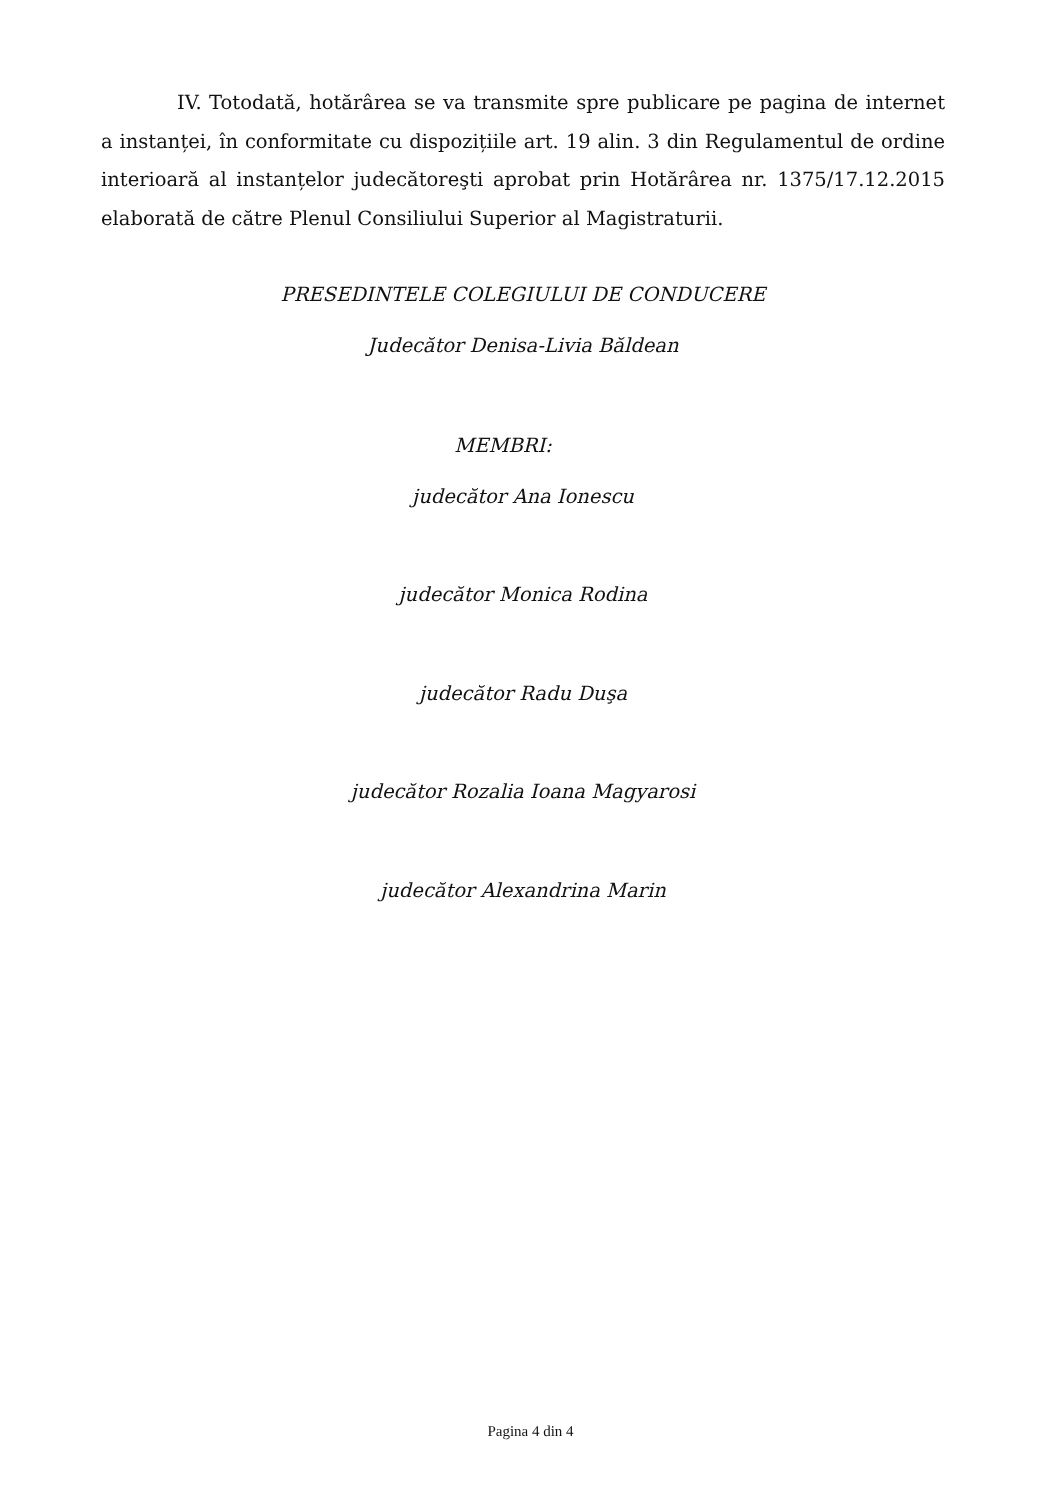IV. Totodată, hotărârea se va transmite spre publicare pe pagina de internet a instanței, în conformitate cu dispozițiile art. 19 alin. 3 din Regulamentul de ordine interioară al instanțelor judecătoreşti aprobat prin Hotărârea nr. 1375/17.12.2015 elaborată de către Plenul Consiliului Superior al Magistraturii.
PRESEDINTELE COLEGIULUI DE CONDUCERE
Judecător Denisa-Livia Băldean
MEMBRI:
judecător Ana Ionescu
judecător Monica Rodina
judecător Radu Duşa
judecător Rozalia Ioana Magyarosi
judecător Alexandrina Marin
Pagina 4 din 4